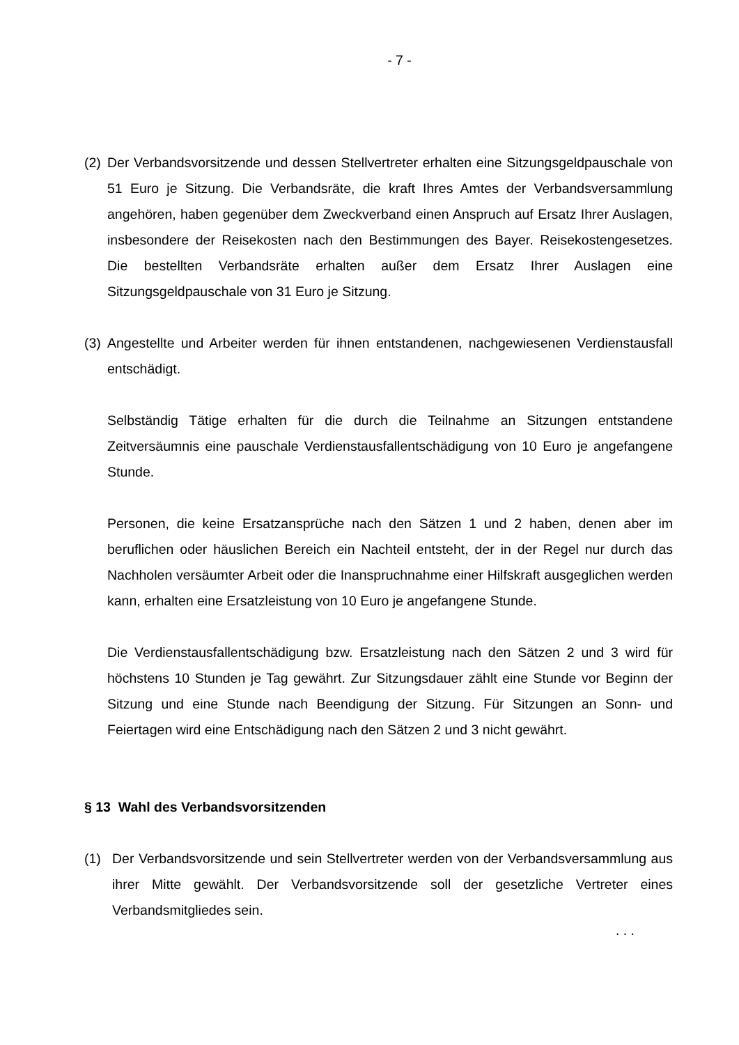- 7 -
(2)
Der Verbandsvorsitzende und dessen Stellvertreter erhalten eine Sitzungsgeldpauschale von 51 Euro je Sitzung. Die Verbandsräte, die kraft Ihres Amtes der Verbandsversammlung angehören, haben gegenüber dem Zweckverband einen Anspruch auf Ersatz Ihrer Auslagen, insbesondere der Reisekosten nach den Bestimmungen des Bayer. Reisekostengesetzes. Die bestellten Verbandsräte erhalten außer dem Ersatz Ihrer Auslagen eine Sitzungsgeldpauschale von 31 Euro je Sitzung.
(3)
Angestellte und Arbeiter werden für ihnen entstandenen, nachgewiesenen Verdienstausfall entschädigt.
Selbständig Tätige erhalten für die durch die Teilnahme an Sitzungen entstandene Zeitversäumnis eine pauschale Verdienstausfallentschädigung von 10 Euro je angefangene Stunde.
Personen, die keine Ersatzansprüche nach den Sätzen 1 und 2 haben, denen aber im beruflichen oder häuslichen Bereich ein Nachteil entsteht, der in der Regel nur durch das Nachholen versäumter Arbeit oder die Inanspruchnahme einer Hilfskraft ausgeglichen werden kann, erhalten eine Ersatzleistung von 10 Euro je angefangene Stunde.
Die Verdienstausfallentschädigung bzw. Ersatzleistung nach den Sätzen 2 und 3 wird für höchstens 10 Stunden je Tag gewährt. Zur Sitzungsdauer zählt eine Stunde vor Beginn der Sitzung und eine Stunde nach Beendigung der Sitzung. Für Sitzungen an Sonn- und Feiertagen wird eine Entschädigung nach den Sätzen 2 und 3 nicht gewährt.
§ 13 Wahl des Verbandsvorsitzenden
(1) Der Verbandsvorsitzende und sein Stellvertreter werden von der Verbandsversammlung aus ihrer Mitte gewählt. Der Verbandsvorsitzende soll der gesetzliche Vertreter eines Verbandsmitgliedes sein.
. . .